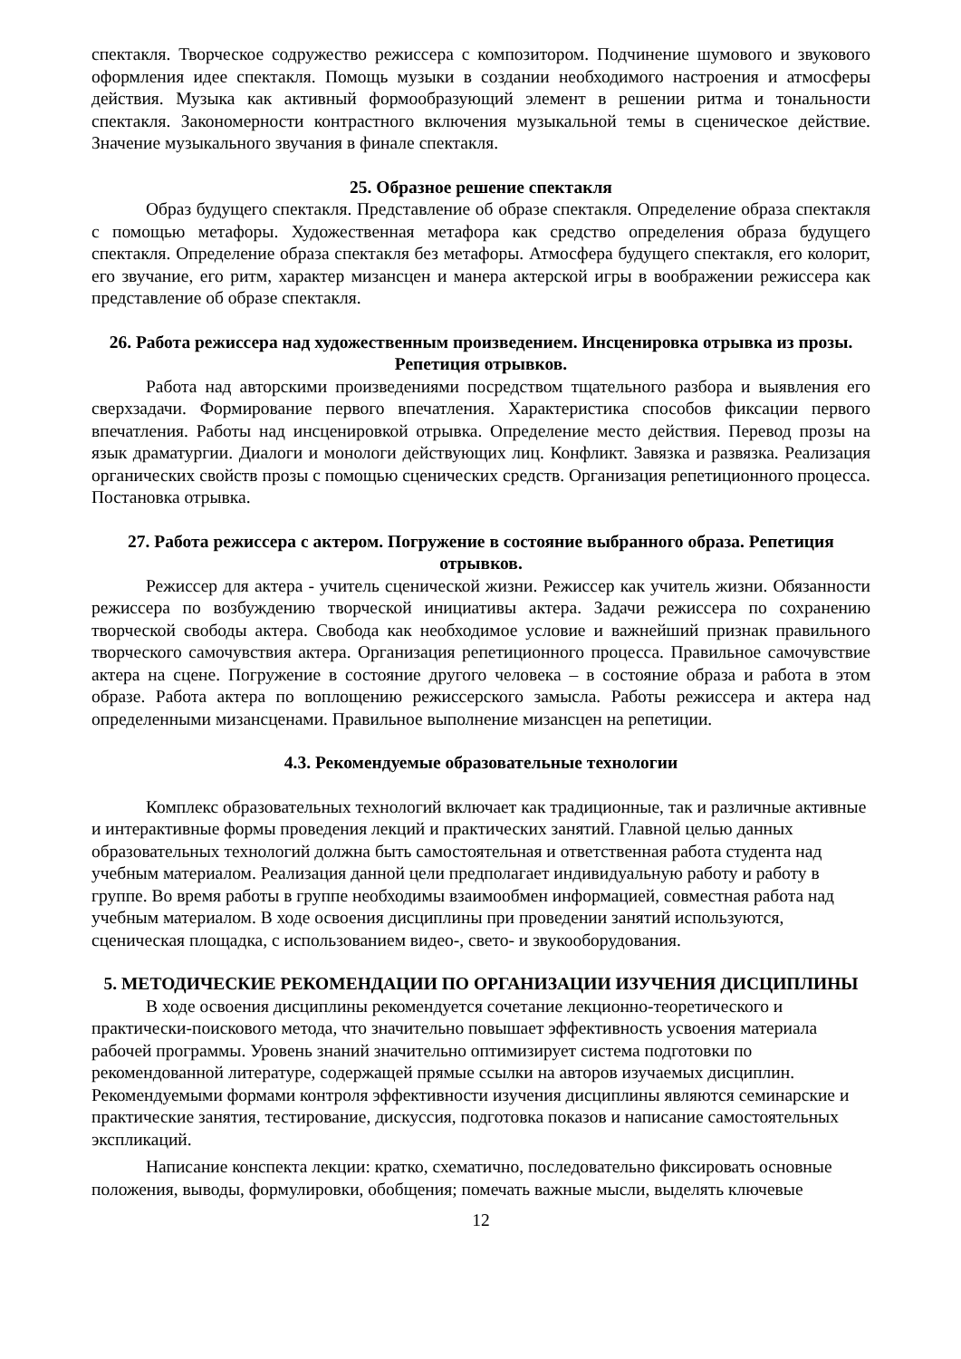спектакля. Творческое содружество режиссера с композитором. Подчинение шумового и звукового оформления идее спектакля. Помощь музыки в создании необходимого настроения и атмосферы действия. Музыка как активный формообразующий элемент в решении ритма и тональности спектакля. Закономерности контрастного включения музыкальной темы в сценическое действие. Значение музыкального звучания в финале спектакля.
25. Образное решение спектакля
Образ будущего спектакля. Представление об образе спектакля. Определение образа спектакля с помощью метафоры. Художественная метафора как средство определения образа будущего спектакля. Определение образа спектакля без метафоры. Атмосфера будущего спектакля, его колорит, его звучание, его ритм, характер мизансцен и манера актерской игры в воображении режиссера как представление об образе спектакля.
26. Работа режиссера над художественным произведением. Инсценировка отрывка из прозы. Репетиция отрывков.
Работа над авторскими произведениями посредством тщательного разбора и выявления его сверхзадачи. Формирование первого впечатления. Характеристика способов фиксации первого впечатления. Работы над инсценировкой отрывка. Определение место действия. Перевод прозы на язык драматургии. Диалоги и монологи действующих лиц. Конфликт. Завязка и развязка. Реализация органических свойств прозы с помощью сценических средств. Организация репетиционного процесса. Постановка отрывка.
27. Работа режиссера с актером. Погружение в состояние выбранного образа. Репетиция отрывков.
Режиссер для актера - учитель сценической жизни. Режиссер как учитель жизни. Обязанности режиссера по возбуждению творческой инициативы актера. Задачи режиссера по сохранению творческой свободы актера. Свобода как необходимое условие и важнейший признак правильного творческого самочувствия актера. Организация репетиционного процесса. Правильное самочувствие актера на сцене. Погружение в состояние другого человека – в состояние образа и работа в этом образе. Работа актера по воплощению режиссерского замысла. Работы режиссера и актера над определенными мизансценами. Правильное выполнение мизансцен на репетиции.
4.3. Рекомендуемые образовательные технологии
Комплекс образовательных технологий включает как традиционные, так и различные активные и интерактивные формы проведения лекций и практических занятий. Главной целью данных образовательных технологий должна быть самостоятельная и ответственная работа студента над учебным материалом. Реализация данной цели предполагает индивидуальную работу и работу в группе. Во время работы в группе необходимы взаимообмен информацией, совместная работа над учебным материалом. В ходе освоения дисциплины при проведении занятий используются, сценическая площадка, с использованием видео-, свето- и звукооборудования.
5. МЕТОДИЧЕСКИЕ РЕКОМЕНДАЦИИ ПО ОРГАНИЗАЦИИ ИЗУЧЕНИЯ ДИСЦИПЛИНЫ
В ходе освоения дисциплины рекомендуется сочетание лекционно-теоретического и практически-поискового метода, что значительно повышает эффективность усвоения материала рабочей программы. Уровень знаний значительно оптимизирует система подготовки по рекомендованной литературе, содержащей прямые ссылки на авторов изучаемых дисциплин. Рекомендуемыми формами контроля эффективности изучения дисциплины являются семинарские и практические занятия, тестирование, дискуссия, подготовка показов и написание самостоятельных экспликаций.
Написание конспекта лекции: кратко, схематично, последовательно фиксировать основные положения, выводы, формулировки, обобщения; помечать важные мысли, выделять ключевые
12